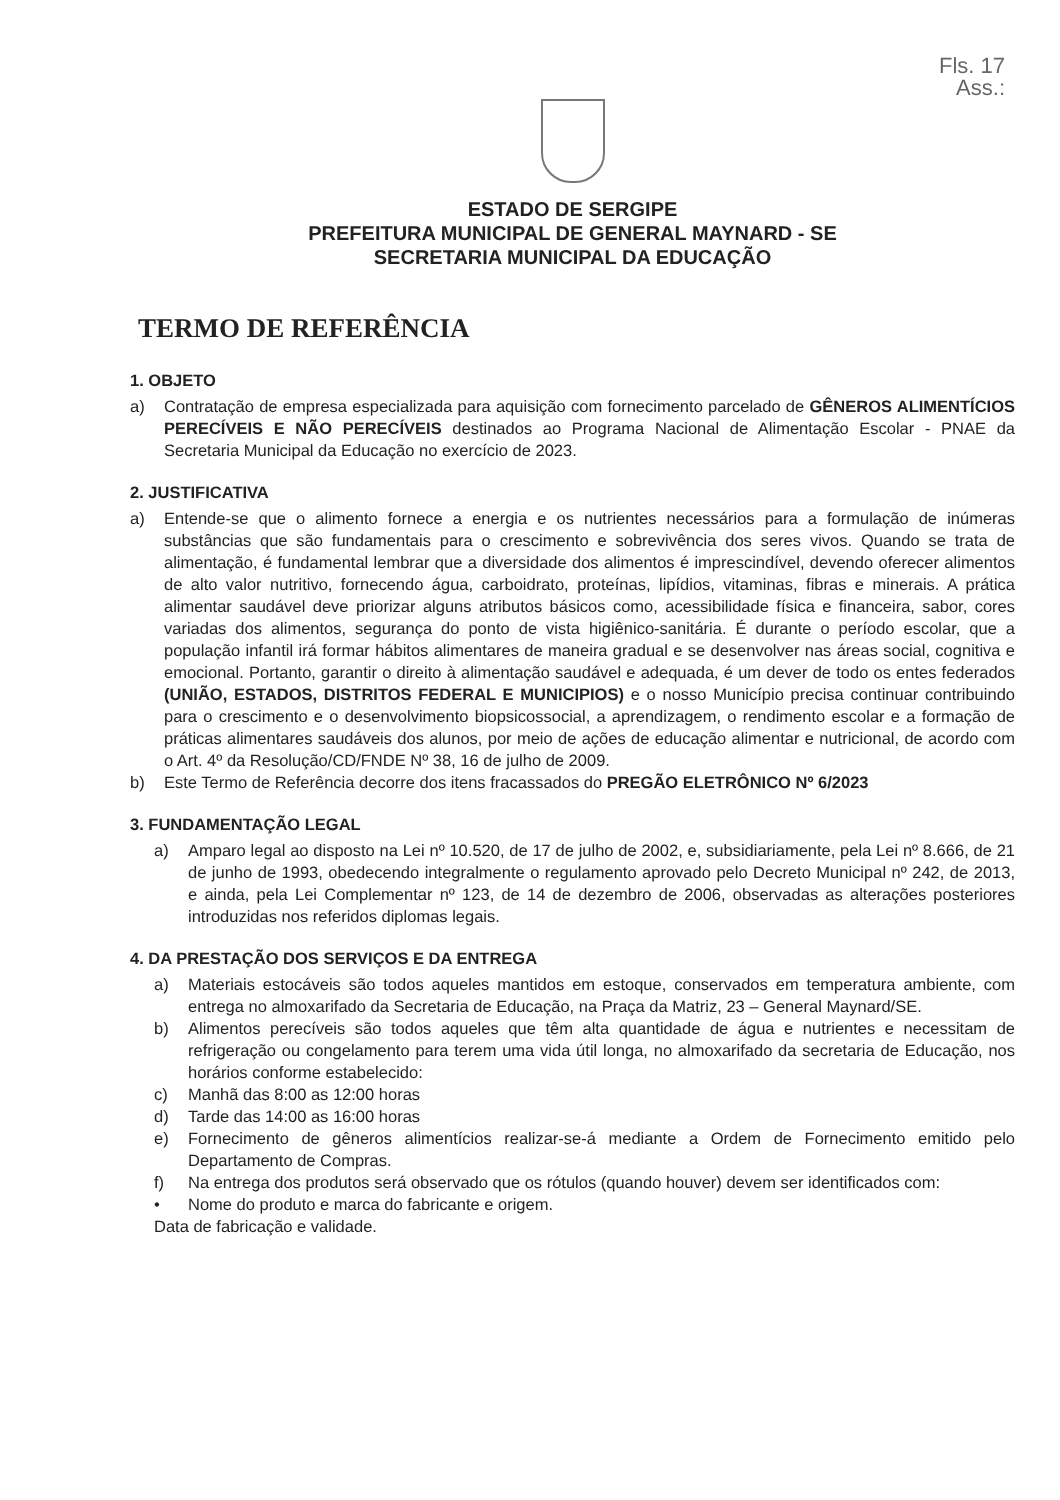Fls. 17
Ass.:
ESTADO DE SERGIPE
PREFEITURA MUNICIPAL DE GENERAL MAYNARD - SE
SECRETARIA MUNICIPAL DA EDUCAÇÃO
TERMO DE REFERÊNCIA
1. OBJETO
a) Contratação de empresa especializada para aquisição com fornecimento parcelado de GÊNEROS ALIMENTÍCIOS PERECÍVEIS E NÃO PERECÍVEIS destinados ao Programa Nacional de Alimentação Escolar - PNAE da Secretaria Municipal da Educação no exercício de 2023.
2. JUSTIFICATIVA
a) Entende-se que o alimento fornece a energia e os nutrientes necessários para a formulação de inúmeras substâncias que são fundamentais para o crescimento e sobrevivência dos seres vivos. Quando se trata de alimentação, é fundamental lembrar que a diversidade dos alimentos é imprescindível, devendo oferecer alimentos de alto valor nutritivo, fornecendo água, carboidrato, proteínas, lipídios, vitaminas, fibras e minerais. A prática alimentar saudável deve priorizar alguns atributos básicos como, acessibilidade física e financeira, sabor, cores variadas dos alimentos, segurança do ponto de vista higiênico-sanitária. É durante o período escolar, que a população infantil irá formar hábitos alimentares de maneira gradual e se desenvolver nas áreas social, cognitiva e emocional. Portanto, garantir o direito à alimentação saudável e adequada, é um dever de todo os entes federados (UNIÃO, ESTADOS, DISTRITOS FEDERAL E MUNICIPIOS) e o nosso Município precisa continuar contribuindo para o crescimento e o desenvolvimento biopsicossocial, a aprendizagem, o rendimento escolar e a formação de práticas alimentares saudáveis dos alunos, por meio de ações de educação alimentar e nutricional, de acordo com o Art. 4º da Resolução/CD/FNDE Nº 38, 16 de julho de 2009.
b) Este Termo de Referência decorre dos itens fracassados do PREGÃO ELETRÔNICO Nº 6/2023
3. FUNDAMENTAÇÃO LEGAL
a) Amparo legal ao disposto na Lei nº 10.520, de 17 de julho de 2002, e, subsidiariamente, pela Lei nº 8.666, de 21 de junho de 1993, obedecendo integralmente o regulamento aprovado pelo Decreto Municipal nº 242, de 2013, e ainda, pela Lei Complementar nº 123, de 14 de dezembro de 2006, observadas as alterações posteriores introduzidas nos referidos diplomas legais.
4. DA PRESTAÇÃO DOS SERVIÇOS E DA ENTREGA
a) Materiais estocáveis são todos aqueles mantidos em estoque, conservados em temperatura ambiente, com entrega no almoxarifado da Secretaria de Educação, na Praça da Matriz, 23 – General Maynard/SE.
b) Alimentos perecíveis são todos aqueles que têm alta quantidade de água e nutrientes e necessitam de refrigeração ou congelamento para terem uma vida útil longa, no almoxarifado da secretaria de Educação, nos horários conforme estabelecido:
c) Manhã das 8:00 as 12:00 horas
d) Tarde das 14:00 as 16:00 horas
e) Fornecimento de gêneros alimentícios realizar-se-á mediante a Ordem de Fornecimento emitido pelo Departamento de Compras.
f) Na entrega dos produtos será observado que os rótulos (quando houver) devem ser identificados com:
• Nome do produto e marca do fabricante e origem.
Data de fabricação e validade.